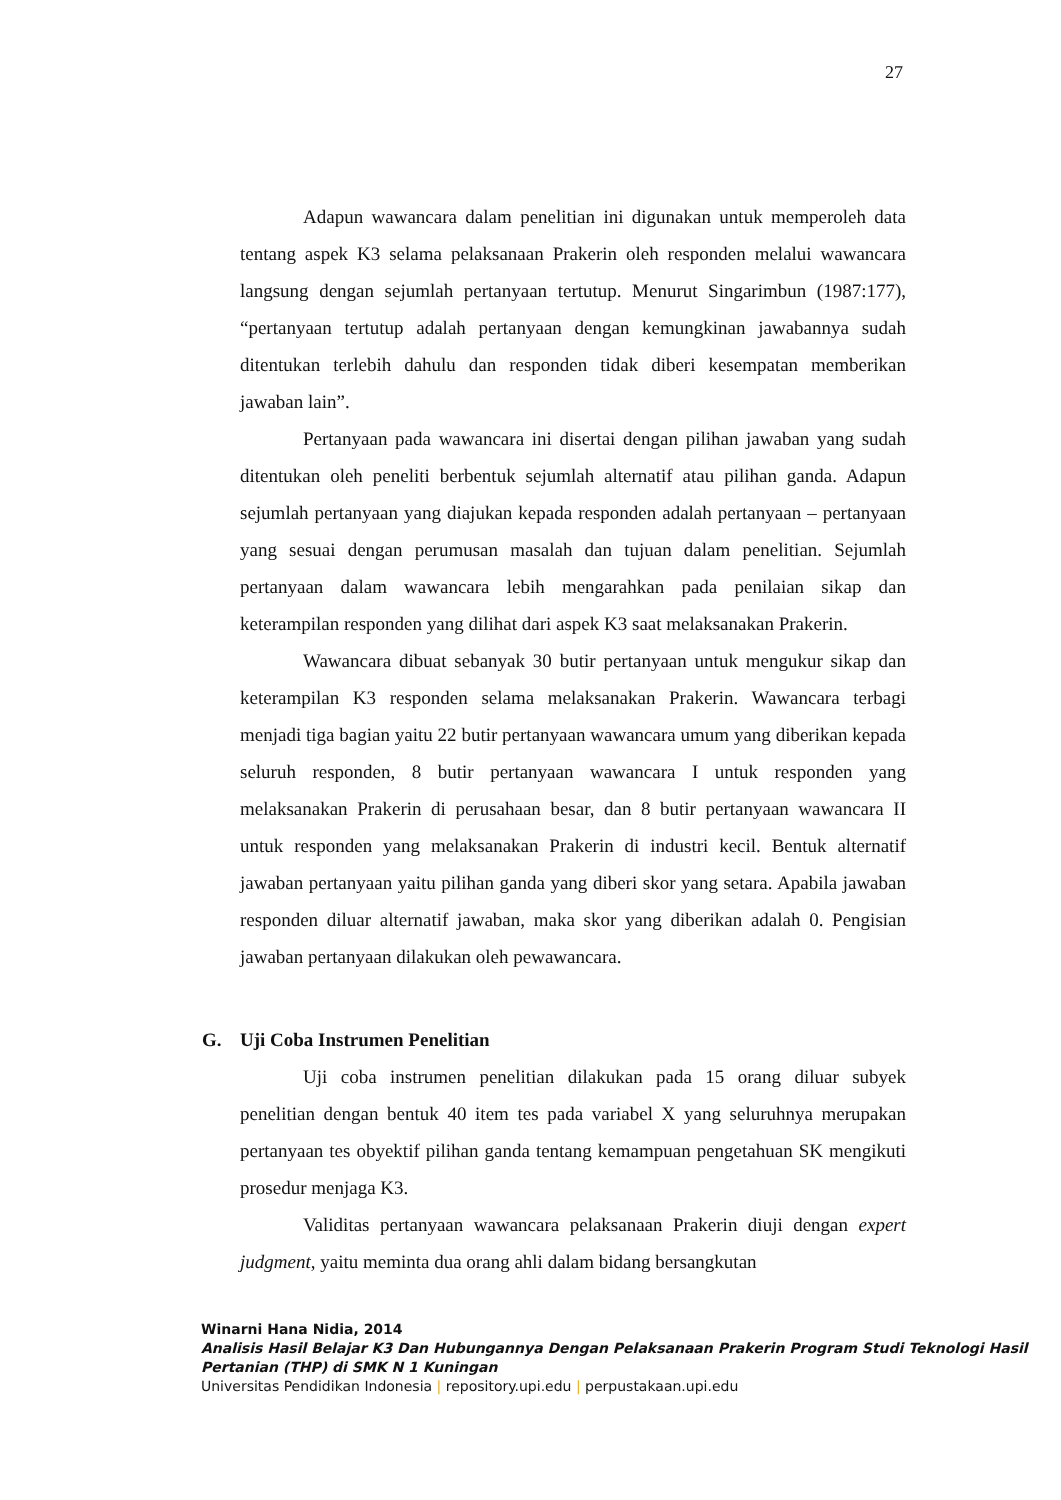27
Adapun wawancara dalam penelitian ini digunakan untuk memperoleh data tentang aspek K3 selama pelaksanaan Prakerin oleh responden melalui wawancara langsung dengan sejumlah pertanyaan tertutup. Menurut Singarimbun (1987:177), “pertanyaan tertutup adalah pertanyaan dengan kemungkinan jawabannya sudah ditentukan terlebih dahulu dan responden tidak diberi kesempatan memberikan jawaban lain”.
Pertanyaan pada wawancara ini disertai dengan pilihan jawaban yang sudah ditentukan oleh peneliti berbentuk sejumlah alternatif atau pilihan ganda. Adapun sejumlah pertanyaan yang diajukan kepada responden adalah pertanyaan – pertanyaan yang sesuai dengan perumusan masalah dan tujuan dalam penelitian. Sejumlah pertanyaan dalam wawancara lebih mengarahkan pada penilaian sikap dan keterampilan responden yang dilihat dari aspek K3 saat melaksanakan Prakerin.
Wawancara dibuat sebanyak 30 butir pertanyaan untuk mengukur sikap dan keterampilan K3 responden selama melaksanakan Prakerin. Wawancara terbagi menjadi tiga bagian yaitu 22 butir pertanyaan wawancara umum yang diberikan kepada seluruh responden, 8 butir pertanyaan wawancara I untuk responden yang melaksanakan Prakerin di perusahaan besar, dan 8 butir pertanyaan wawancara II untuk responden yang melaksanakan Prakerin di industri kecil. Bentuk alternatif jawaban pertanyaan yaitu pilihan ganda yang diberi skor yang setara. Apabila jawaban responden diluar alternatif jawaban, maka skor yang diberikan adalah 0. Pengisian jawaban pertanyaan dilakukan oleh pewawancara.
G. Uji Coba Instrumen Penelitian
Uji coba instrumen penelitian dilakukan pada 15 orang diluar subyek penelitian dengan bentuk 40 item tes pada variabel X yang seluruhnya merupakan pertanyaan tes obyektif pilihan ganda tentang kemampuan pengetahuan SK mengikuti prosedur menjaga K3.
Validitas pertanyaan wawancara pelaksanaan Prakerin diuji dengan expert judgment, yaitu meminta dua orang ahli dalam bidang bersangkutan
Winarni Hana Nidia, 2014
Analisis Hasil Belajar K3 Dan Hubungannya Dengan Pelaksanaan Prakerin Program Studi Teknologi Hasil Pertanian (THP) di SMK N 1 Kuningan
Universitas Pendidikan Indonesia | repository.upi.edu | perpustakaan.upi.edu